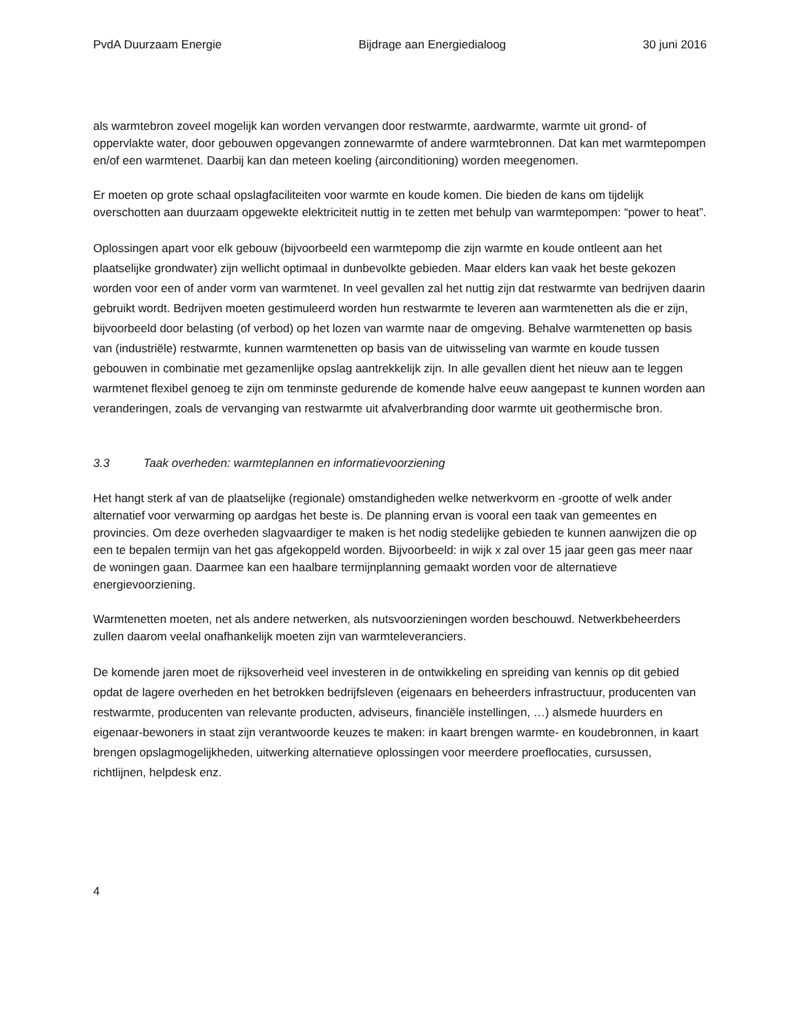PvdA Duurzaam Energie Bijdrage aan Energiedialoog 30 juni 2016
als warmtebron zoveel mogelijk kan worden vervangen door restwarmte, aardwarmte, warmte uit grond- of oppervlakte water, door gebouwen opgevangen zonnewarmte of andere warmtebronnen. Dat kan met warmtepompen en/of een warmtenet. Daarbij kan dan meteen koeling (airconditioning) worden meegenomen.
Er moeten op grote schaal opslagfaciliteiten voor warmte en koude komen. Die bieden de kans om tijdelijk overschotten aan duurzaam opgewekte elektriciteit nuttig in te zetten met behulp van warmtepompen: “power to heat”.
Oplossingen apart voor elk gebouw (bijvoorbeeld een warmtepomp die zijn warmte en koude ontleent aan het plaatselijke grondwater) zijn wellicht optimaal in dunbevolkte gebieden. Maar elders kan vaak het beste gekozen worden voor een of ander vorm van warmtenet. In veel gevallen zal het nuttig zijn dat restwarmte van bedrijven daarin gebruikt wordt. Bedrijven moeten gestimuleerd worden hun restwarmte te leveren aan warmtenetten als die er zijn, bijvoorbeeld door belasting (of verbod) op het lozen van warmte naar de omgeving. Behalve warmtenetten op basis van (industriële) restwarmte, kunnen warmtenetten op basis van de uitwisseling van warmte en koude tussen gebouwen in combinatie met gezamenlijke opslag aantrekkelijk zijn. In alle gevallen dient het nieuw aan te leggen warmtenet flexibel genoeg te zijn om tenminste gedurende de komende halve eeuw aangepast te kunnen worden aan veranderingen, zoals de vervanging van restwarmte uit afvalverbranding door warmte uit geothermische bron.
3.3 Taak overheden: warmteplannen en informatievoorziening
Het hangt sterk af van de plaatselijke (regionale) omstandigheden welke netwerkvorm en -grootte of welk ander alternatief voor verwarming op aardgas het beste is. De planning ervan is vooral een taak van gemeentes en provincies. Om deze overheden slagvaardiger te maken is het nodig stedelijke gebieden te kunnen aanwijzen die op een te bepalen termijn van het gas afgekoppeld worden. Bijvoorbeeld: in wijk x zal over 15 jaar geen gas meer naar de woningen gaan. Daarmee kan een haalbare termijnplanning gemaakt worden voor de alternatieve energievoorziening.
Warmtenetten moeten, net als andere netwerken, als nutsvoorzieningen worden beschouwd. Netwerkbeheerders zullen daarom veelal onafhankelijk moeten zijn van warmteleveranciers.
De komende jaren moet de rijksoverheid veel investeren in de ontwikkeling en spreiding van kennis op dit gebied opdat de lagere overheden en het betrokken bedrijfsleven (eigenaars en beheerders infrastructuur, producenten van restwarmte, producenten van relevante producten, adviseurs, financiële instellingen, …) alsmede huurders en eigenaar-bewoners in staat zijn verantwoorde keuzes te maken: in kaart brengen warmte- en koudebronnen, in kaart brengen opslagmogelijkheden, uitwerking alternatieve oplossingen voor meerdere proeflocaties, cursussen, richtlijnen, helpdesk enz.
4